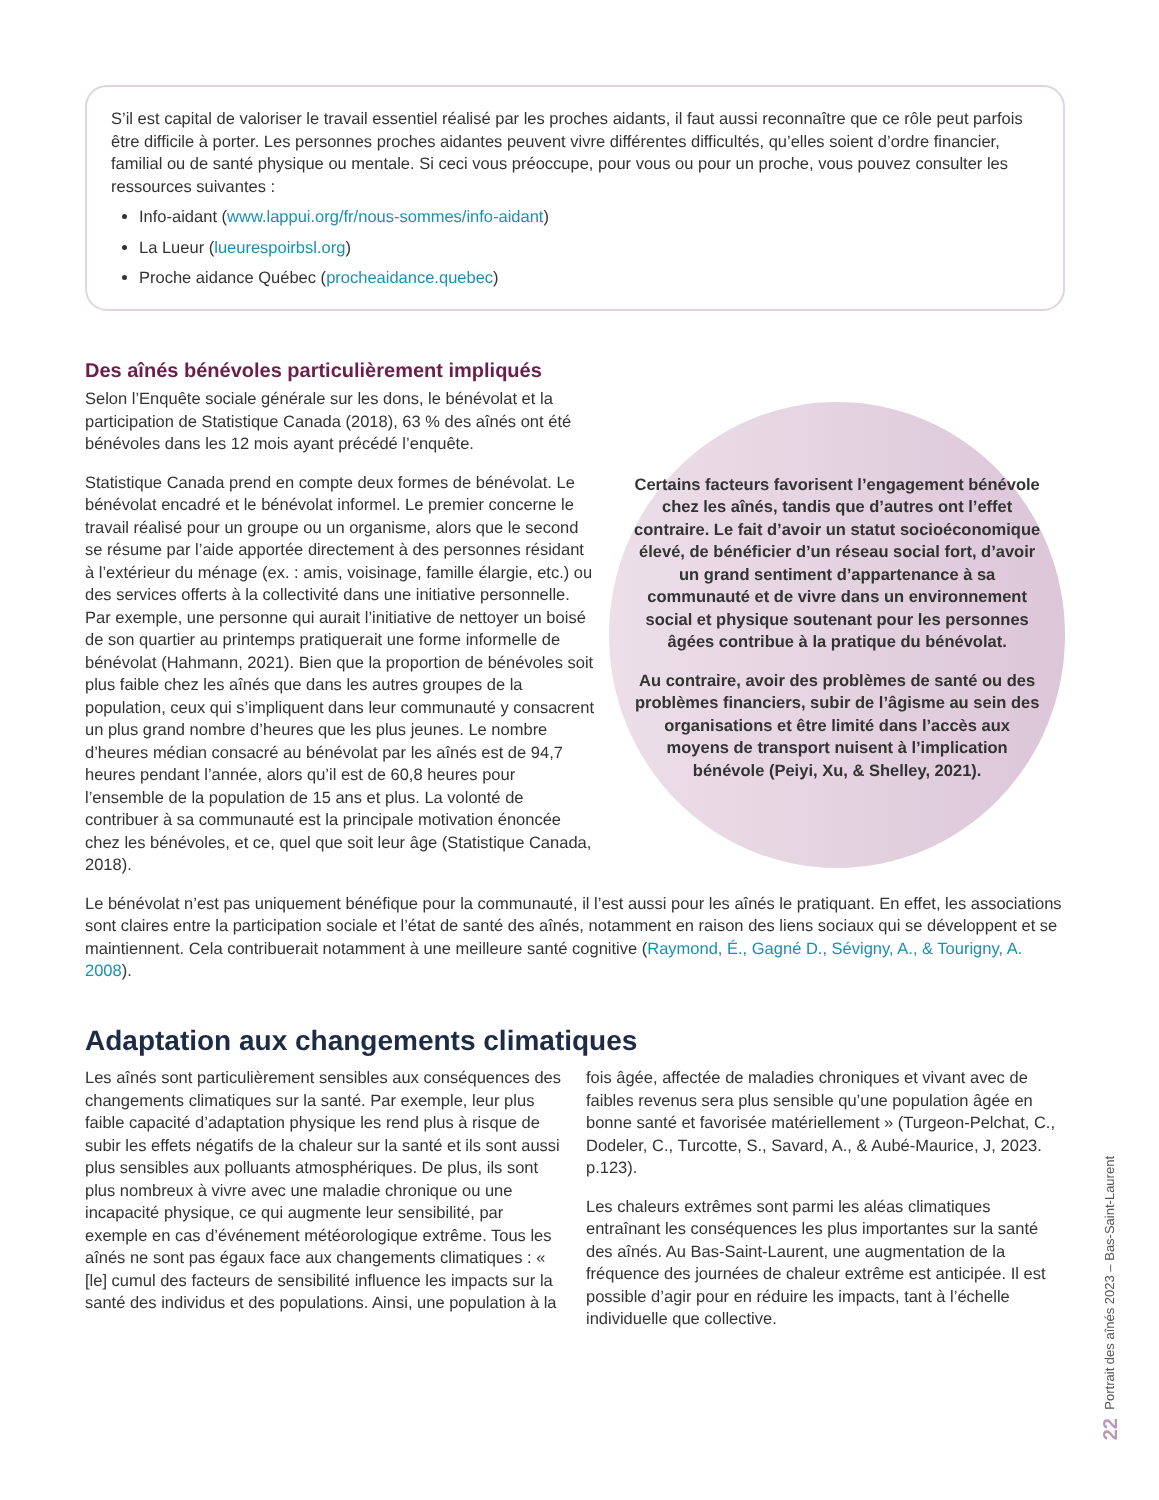S’il est capital de valoriser le travail essentiel réalisé par les proches aidants, il faut aussi reconnaître que ce rôle peut parfois être difficile à porter. Les personnes proches aidantes peuvent vivre différentes difficultés, qu’elles soient d’ordre financier, familial ou de santé physique ou mentale. Si ceci vous préoccupe, pour vous ou pour un proche, vous pouvez consulter les ressources suivantes :
Info-aidant (www.lappui.org/fr/nous-sommes/info-aidant)
La Lueur (lueurespoirbsl.org)
Proche aidance Québec (procheaidance.quebec)
Des aînés bénévoles particulièrement impliqués
Selon l’Enquête sociale générale sur les dons, le bénévolat et la participation de Statistique Canada (2018), 63 % des aînés ont été bénévoles dans les 12 mois ayant précédé l’enquête.
Statistique Canada prend en compte deux formes de bénévolat. Le bénévolat encadré et le bénévolat informel. Le premier concerne le travail réalisé pour un groupe ou un organisme, alors que le second se résume par l’aide apportée directement à des personnes résidant à l’extérieur du ménage (ex. : amis, voisinage, famille élargie, etc.) ou des services offerts à la collectivité dans une initiative personnelle. Par exemple, une personne qui aurait l’initiative de nettoyer un boisé de son quartier au printemps pratiquerait une forme informelle de bénévolat (Hahmann, 2021). Bien que la proportion de bénévoles soit plus faible chez les aînés que dans les autres groupes de la population, ceux qui s’impliquent dans leur communauté y consacrent un plus grand nombre d’heures que les plus jeunes. Le nombre d’heures médian consacré au bénévolat par les aînés est de 94,7 heures pendant l’année, alors qu’il est de 60,8 heures pour l’ensemble de la population de 15 ans et plus. La volonté de contribuer à sa communauté est la principale motivation énoncée chez les bénévoles, et ce, quel que soit leur âge (Statistique Canada, 2018).
Certains facteurs favorisent l’engagement bénévole chez les aînés, tandis que d’autres ont l’effet contraire. Le fait d’avoir un statut socioéconomique élevé, de bénéficier d’un réseau social fort, d’avoir un grand sentiment d’appartenance à sa communauté et de vivre dans un environnement social et physique soutenant pour les personnes âgées contribue à la pratique du bénévolat.
Au contraire, avoir des problèmes de santé ou des problèmes financiers, subir de l’âgisme au sein des organisations et être limité dans l’accès aux moyens de transport nuisent à l’implication bénévole (Peiyi, Xu, & Shelley, 2021).
Le bénévolat n’est pas uniquement bénéfique pour la communauté, il l’est aussi pour les aînés le pratiquant. En effet, les associations sont claires entre la participation sociale et l’état de santé des aînés, notamment en raison des liens sociaux qui se développent et se maintiennent. Cela contribuerait notamment à une meilleure santé cognitive (Raymond, É., Gagné D., Sévigny, A., & Tourigny, A. 2008).
Adaptation aux changements climatiques
Les aînés sont particulièrement sensibles aux conséquences des changements climatiques sur la santé. Par exemple, leur plus faible capacité d’adaptation physique les rend plus à risque de subir les effets négatifs de la chaleur sur la santé et ils sont aussi plus sensibles aux polluants atmosphériques. De plus, ils sont plus nombreux à vivre avec une maladie chronique ou une incapacité physique, ce qui augmente leur sensibilité, par exemple en cas d’événement météorologique extrême. Tous les aînés ne sont pas égaux face aux changements climatiques : « [le] cumul des facteurs de sensibilité influence les impacts sur la santé des individus et des populations. Ainsi, une population à la fois âgée, affectée de maladies chroniques et vivant avec de faibles revenus sera plus sensible qu’une population âgée en bonne santé et favorisée matériellement » (Turgeon-Pelchat, C., Dodeler, C., Turcotte, S., Savard, A., & Aubé-Maurice, J, 2023. p.123).
Les chaleurs extrêmes sont parmi les aléas climatiques entraînant les conséquences les plus importantes sur la santé des aînés. Au Bas-Saint-Laurent, une augmentation de la fréquence des journées de chaleur extrême est anticipée. Il est possible d’agir pour en réduire les impacts, tant à l’échelle individuelle que collective.
Portrait des aînés 2023 – Bas-Saint-Laurent
22